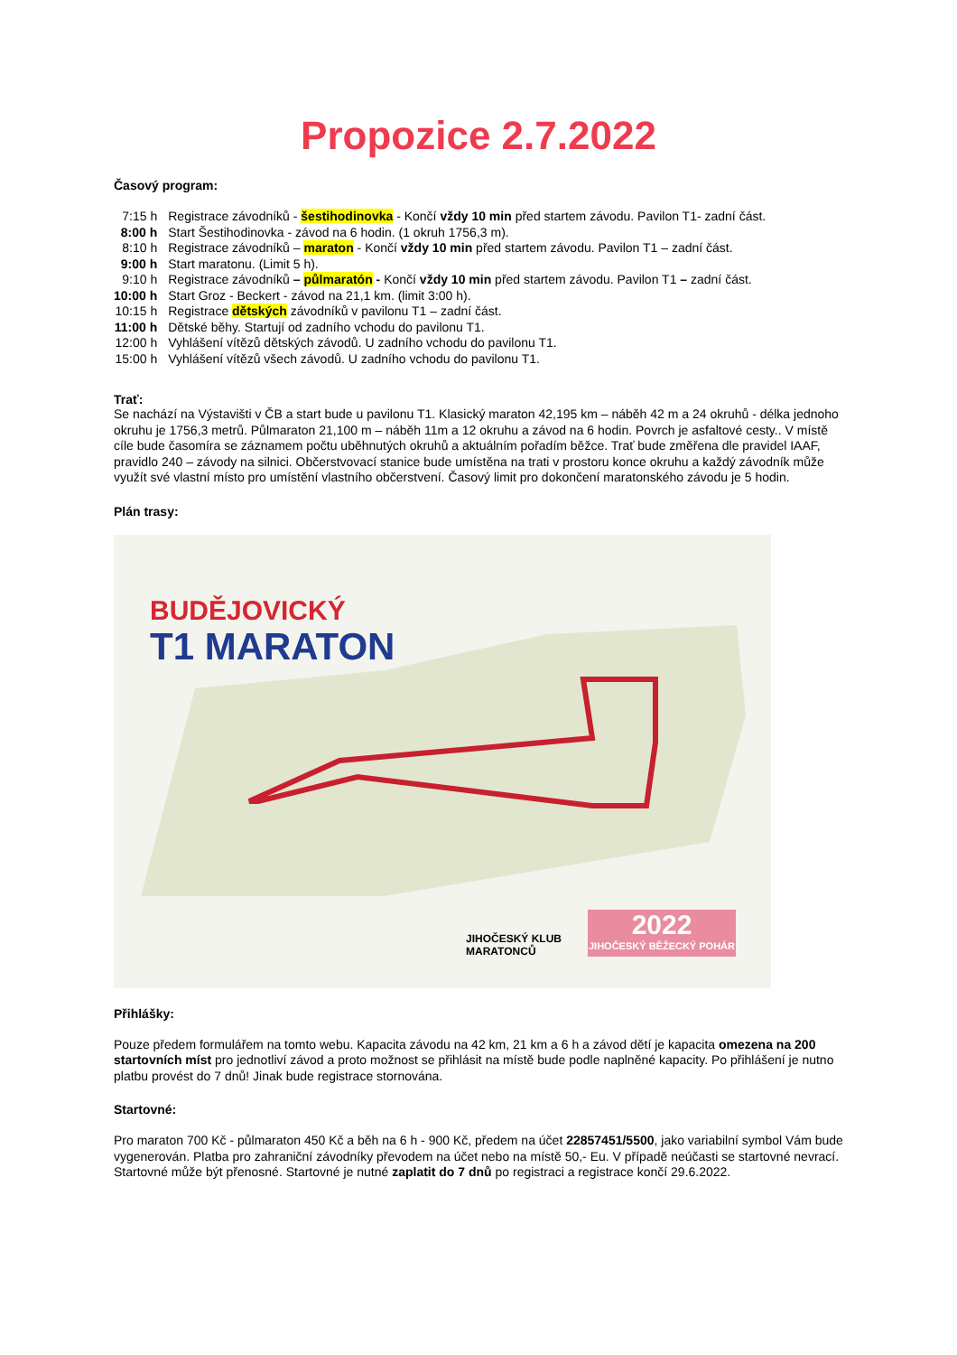Propozice 2.7.2022
Časový program:
| 7:15 h | Registrace závodníků - šestihodinovka - Končí vždy 10 min před startem závodu. Pavilon T1- zadní část. |
| 8:00 h | Start Šestihodinovka - závod na 6 hodin. (1 okruh 1756,3 m). |
| 8:10 h | Registrace závodníků – maraton - Končí vždy 10 min před startem závodu. Pavilon T1 – zadní část. |
| 9:00 h | Start maratonu. (Limit 5 h). |
| 9:10 h | Registrace závodníků – půlmaratón - Končí vždy 10 min před startem závodu. Pavilon T1 – zadní část. |
| 10:00 h | Start Groz - Beckert - závod na 21,1 km. (limit 3:00 h). |
| 10:15 h | Registrace dětských závodníků v pavilonu T1 – zadní část. |
| 11:00 h | Dětské běhy. Startují od zadního vchodu do pavilonu T1. |
| 12:00 h | Vyhlášení vítězů dětských závodů. U zadního vchodu do pavilonu T1. |
| 15:00 h | Vyhlášení vítězů všech závodů. U zadního vchodu do pavilonu T1. |
Trať:
Se nachází na Výstavišti v ČB a start bude u pavilonu T1. Klasický maraton 42,195 km – náběh 42 m a 24 okruhů - délka jednoho okruhu je 1756,3 metrů. Půlmaraton 21,100 m – náběh 11m a 12 okruhu a závod na 6 hodin. Povrch je asfaltové cesty.. V místě cíle bude časomíra se záznamem počtu uběhnutých okruhů a aktuálním pořadím běžce. Trať bude změřena dle pravidel IAAF, pravidlo 240 – závody na silnici. Občerstvovací stanice bude umístěna na trati v prostoru konce okruhu a každý závodník může využít své vlastní místo pro umístění vlastního občerstvení. Časový limit pro dokončení maratonského závodu je 5 hodin.
Plán trasy:
BUDĚJOVICKÝ
T1 MARATON
JIHOČESKÝ KLUB
MARATONCŮ
2022
JIHOČESKÝ BĚŽECKÝ POHÁR
Přihlášky:
Pouze předem formulářem na tomto webu. Kapacita závodu na 42 km, 21 km a 6 h a závod dětí je kapacita omezena na 200 startovních míst pro jednotliví závod a proto možnost se přihlásit na místě bude podle naplněné kapacity. Po přihlášení je nutno platbu provést do 7 dnů! Jinak bude registrace stornována.
Startovné:
Pro maraton 700 Kč - půlmaraton 450 Kč a běh na 6 h - 900 Kč, předem na účet 22857451/5500, jako variabilní symbol Vám bude vygenerován. Platba pro zahraniční závodníky převodem na účet nebo na místě 50,- Eu. V případě neúčasti se startovné nevrací. Startovné může být přenosné. Startovné je nutné zaplatit do 7 dnů po registraci a registrace končí 29.6.2022.